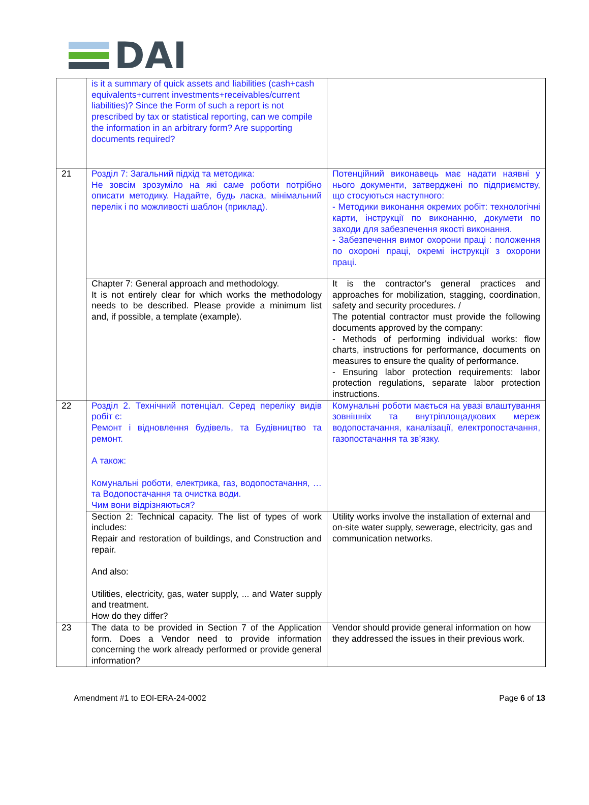DAI
| | is it a summary of quick assets and liabilities (cash+cash equivalents+current investments+receivables/current liabilities)? Since the Form of such a report is not prescribed by tax or statistical reporting, can we compile the information in an arbitrary form? Are supporting documents required? | |
| 21 | Розділ 7: Загальний підхід та методика: Не зовсім зрозуміло на які саме роботи потрібно описати методику. Надайте, будь ласка, мінімальний перелік і по можливості шаблон (приклад). | Потенційний виконавець має надати наявні у нього документи, затверджені по підприємству, що стосуються наступного: - Методики виконання окремих робіт: технологічні карти, інструкції по виконанню, докумети по заходи для забезпечення якості виконання. - Забезпечення вимог охорони праці : положення по охороні праці, окремі інструкції з охорони праці. |
| | Chapter 7: General approach and methodology. It is not entirely clear for which works the methodology needs to be described. Please provide a minimum list and, if possible, a template (example). | It is the contractor's general practices and approaches for mobilization, stagging, coordination, safety and security procedures. / The potential contractor must provide the following documents approved by the company: - Methods of performing individual works: flow charts, instructions for performance, documents on measures to ensure the quality of performance. - Ensuring labor protection requirements: labor protection regulations, separate labor protection instructions. |
| 22 | Розділ 2. Технічний потенціал. Серед переліку видів робіт є: Ремонт і відновлення будівель, та Будівництво та ремонт. А також: Комунальні роботи, електрика, газ, водопостачання, … та Водопостачання та очистка води. Чим вони відрізняються? | Комунальні роботи мається на увазі влаштування зовнішніх та внутріплощадкових мереж водопостачання, каналізації, електропостачання, газопостачання та зв’язку. |
| | Section 2: Technical capacity. The list of types of work includes: Repair and restoration of buildings, and Construction and repair. And also: Utilities, electricity, gas, water supply, ... and Water supply and treatment. How do they differ? | Utility works involve the installation of external and on-site water supply, sewerage, electricity, gas and communication networks. |
| 23 | The data to be provided in Section 7 of the Application form. Does a Vendor need to provide information concerning the work already performed or provide general information? | Vendor should provide general information on how they addressed the issues in their previous work. |
Amendment #1 to EOI-ERA-24-0002 Page 6 of 13